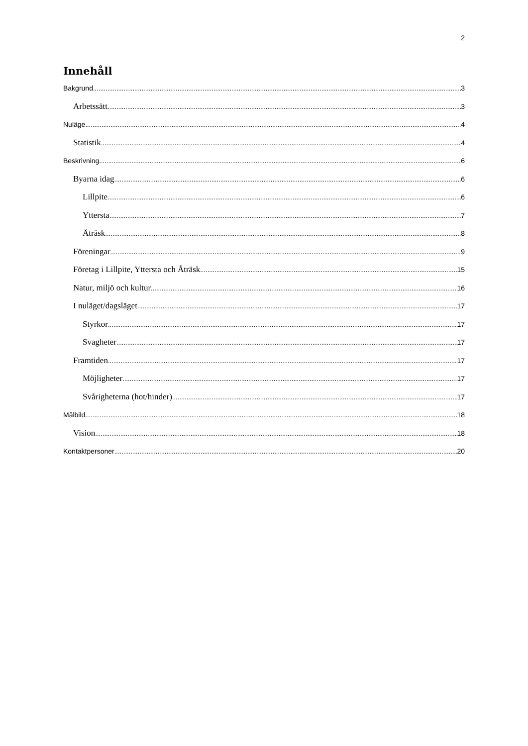2
Innehåll
Bakgrund 3
Arbetssätt 3
Nuläge 4
Statistik 4
Beskrivning 6
Byarna idag 6
Lillpite 6
Yttersta 7
Åträsk 8
Föreningar 9
Företag i Lillpite, Yttersta och Åträsk 15
Natur, miljö och kultur 16
I nuläget/dagsläget 17
Styrkor 17
Svagheter 17
Framtiden 17
Möjligheter 17
Svårigheterna (hot/hinder) 17
Målbild 18
Vision 18
Kontaktpersoner 20